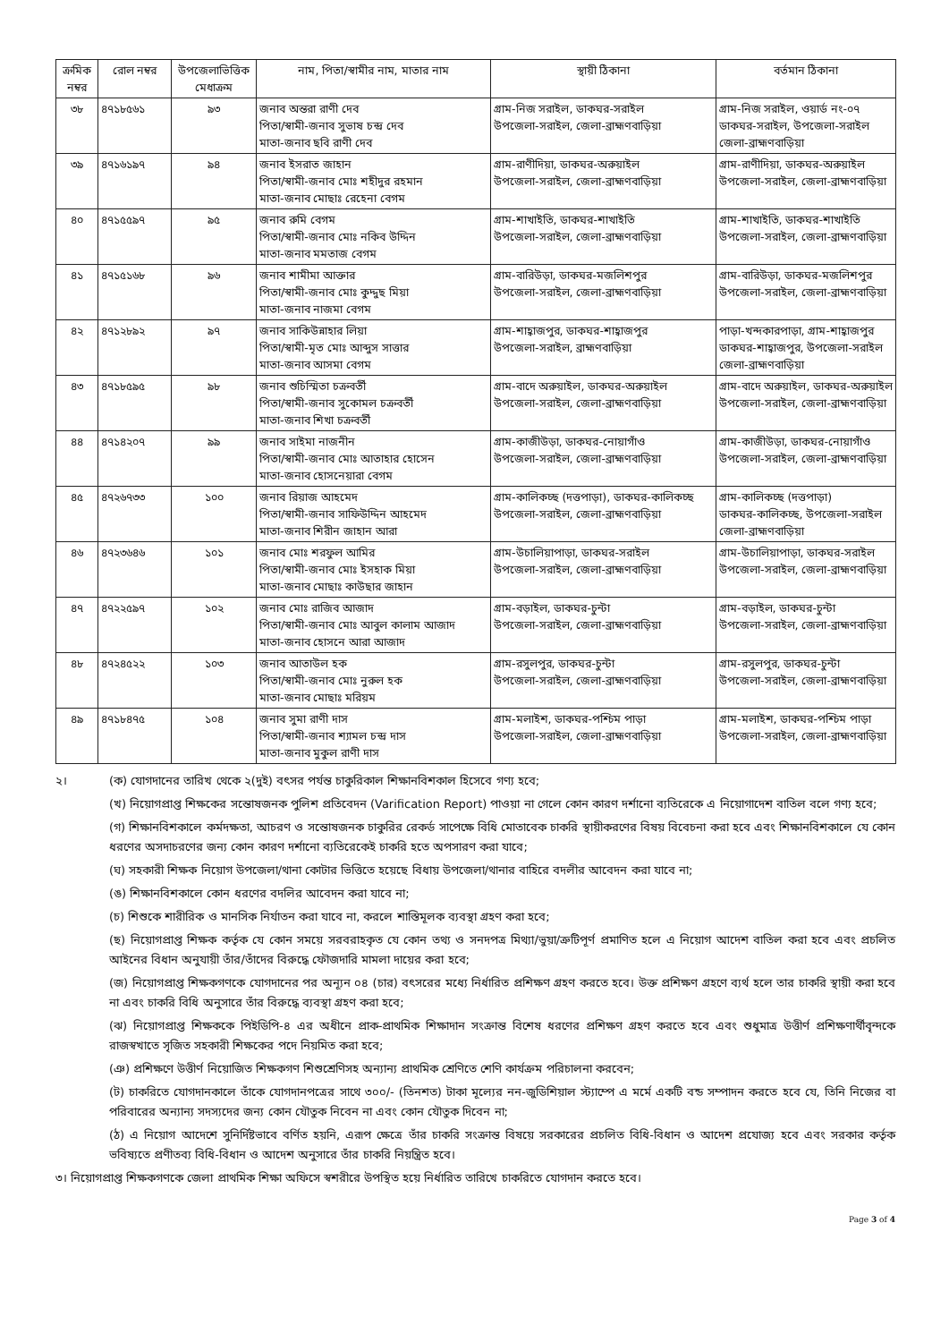| ক্রমিক নম্বর | রোল নম্বর | উপজেলাভিত্তিক মেধাক্রম | নাম, পিতা/স্বামীর নাম, মাতার নাম | স্থায়ী ঠিকানা | বর্তমান ঠিকানা |
| --- | --- | --- | --- | --- | --- |
| ৩৮ | ৪৭১৮৫৬১ | ৯৩ | জনাব অন্তরা রাণী দেব পিতা/স্বামী-জনাব সুভাষ চন্দ্র দেব মাতা-জনাব ছবি রাণী দেব | গ্রাম-নিজ সরাইল, ডাকঘর-সরাইল উপজেলা-সরাইল, জেলা-ব্রাহ্মণবাড়িয়া | গ্রাম-নিজ সরাইল, ওয়ার্ড নং-০৭ ডাকঘর-সরাইল, উপজেলা-সরাইল জেলা-ব্রাহ্মণবাড়িয়া |
| ৩৯ | ৪৭১৬১৯৭ | ৯৪ | জনাব ইসরাত জাহান পিতা/স্বামী-জনাব মোঃ শহীদুর রহমান মাতা-জনাব মোছাঃ রেহেনা বেগম | গ্রাম-রাণীদিয়া, ডাকঘর-অরুয়াইল উপজেলা-সরাইল, জেলা-ব্রাহ্মণবাড়িয়া | গ্রাম-রাণীদিয়া, ডাকঘর-অরুয়াইল উপজেলা-সরাইল, জেলা-ব্রাহ্মণবাড়িয়া |
| ৪০ | ৪৭১৫৫৯৭ | ৯৫ | জনাব রুমি বেগম পিতা/স্বামী-জনাব মোঃ নকিব উদ্দিন মাতা-জনাব মমতাজ বেগম | গ্রাম-শাখাইতি, ডাকঘর-শাখাইতি উপজেলা-সরাইল, জেলা-ব্রাহ্মণবাড়িয়া | গ্রাম-শাখাইতি, ডাকঘর-শাখাইতি উপজেলা-সরাইল, জেলা-ব্রাহ্মণবাড়িয়া |
| ৪১ | ৪৭১৫১৬৮ | ৯৬ | জনাব শামীমা আক্তার পিতা/স্বামী-জনাব মোঃ কুদ্দুছ মিয়া মাতা-জনাব নাজমা বেগম | গ্রাম-বারিউড়া, ডাকঘর-মজলিশপুর উপজেলা-সরাইল, জেলা-ব্রাহ্মণবাড়িয়া | গ্রাম-বারিউড়া, ডাকঘর-মজলিশপুর উপজেলা-সরাইল, জেলা-ব্রাহ্মণবাড়িয়া |
| ৪২ | ৪৭১২৮৯২ | ৯৭ | জনাব সাকিউন্নাহার লিয়া পিতা/স্বামী-মৃত মোঃ আব্দুস সাত্তার মাতা-জনাব আসমা বেগম | গ্রাম-শাহ্বাজপুর, ডাকঘর-শাহ্বাজপুর উপজেলা-সরাইল, ব্রাহ্মণবাড়িয়া | পাড়া-খন্দকারপাড়া, গ্রাম-শাহ্বাজপুর ডাকঘর-শাহ্বাজপুর, উপজেলা-সরাইল জেলা-ব্রাহ্মণবাড়িয়া |
| ৪৩ | ৪৭১৮৫৯৫ | ৯৮ | জনাব শুচিস্মিতা চক্রবর্তী পিতা/স্বামী-জনাব সুকোমল চক্রবর্তী মাতা-জনাব শিখা চক্রবর্তী | গ্রাম-বাদে অরুয়াইল, ডাকঘর-অরুয়াইল উপজেলা-সরাইল, জেলা-ব্রাহ্মণবাড়িয়া | গ্রাম-বাদে অরুয়াইল, ডাকঘর-অরুয়াইল উপজেলা-সরাইল, জেলা-ব্রাহ্মণবাড়িয়া |
| ৪৪ | ৪৭১৪২০৭ | ৯৯ | জনাব সাইমা নাজনীন পিতা/স্বামী-জনাব মোঃ আতাহার হোসেন মাতা-জনাব হোসনেয়ারা বেগম | গ্রাম-কাজীউড়া, ডাকঘর-নোয়াগাঁও উপজেলা-সরাইল, জেলা-ব্রাহ্মণবাড়িয়া | গ্রাম-কাজীউড়া, ডাকঘর-নোয়াগাঁও উপজেলা-সরাইল, জেলা-ব্রাহ্মণবাড়িয়া |
| ৪৫ | ৪৭২৬৭৩৩ | ১০০ | জনাব রিয়াজ আহমেদ পিতা/স্বামী-জনাব সাফিউদ্দিন আহমেদ মাতা-জনাব শিরীন জাহান আরা | গ্রাম-কালিকচ্ছ (দত্তপাড়া), ডাকঘর-কালিকচ্ছ উপজেলা-সরাইল, জেলা-ব্রাহ্মণবাড়িয়া | গ্রাম-কালিকচ্ছ (দত্তপাড়া) ডাকঘর-কালিকচ্ছ, উপজেলা-সরাইল জেলা-ব্রাহ্মণবাড়িয়া |
| ৪৬ | ৪৭২৩৬৪৬ | ১০১ | জনাব মোঃ শরফুল আমির পিতা/স্বামী-জনাব মোঃ ইসহাক মিয়া মাতা-জনাব মোছাঃ কাউছার জাহান | গ্রাম-উচালিয়াপাড়া, ডাকঘর-সরাইল উপজেলা-সরাইল, জেলা-ব্রাহ্মণবাড়িয়া | গ্রাম-উচালিয়াপাড়া, ডাকঘর-সরাইল উপজেলা-সরাইল, জেলা-ব্রাহ্মণবাড়িয়া |
| ৪৭ | ৪৭২২৫৯৭ | ১০২ | জনাব মোঃ রাজিব আজাদ পিতা/স্বামী-জনাব মোঃ আবুল কালাম আজাদ মাতা-জনাব হোসনে আরা আজাদ | গ্রাম-বড়াইল, ডাকঘর-চুন্টা উপজেলা-সরাইল, জেলা-ব্রাহ্মণবাড়িয়া | গ্রাম-বড়াইল, ডাকঘর-চুন্টা উপজেলা-সরাইল, জেলা-ব্রাহ্মণবাড়িয়া |
| ৪৮ | ৪৭২৪৫২২ | ১০৩ | জনাব আতাউল হক পিতা/স্বামী-জনাব মোঃ নুরুল হক মাতা-জনাব মোছাঃ মরিয়ম | গ্রাম-রসুলপুর, ডাকঘর-চুন্টা উপজেলা-সরাইল, জেলা-ব্রাহ্মণবাড়িয়া | গ্রাম-রসুলপুর, ডাকঘর-চুন্টা উপজেলা-সরাইল, জেলা-ব্রাহ্মণবাড়িয়া |
| ৪৯ | ৪৭১৮৪৭৫ | ১০৪ | জনাব সুমা রাণী দাস পিতা/স্বামী-জনাব শ্যামল চন্দ্র দাস মাতা-জনাব মুকুল রাণী দাস | গ্রাম-মলাইশ, ডাকঘর-পশ্চিম পাড়া উপজেলা-সরাইল, জেলা-ব্রাহ্মণবাড়িয়া | গ্রাম-মলাইশ, ডাকঘর-পশ্চিম পাড়া উপজেলা-সরাইল, জেলা-ব্রাহ্মণবাড়িয়া |
২। (ক) যোগদানের তারিখ থেকে ২(দুই) বৎসর পর্যন্ত চাকুরিকাল শিক্ষানবিশকাল হিসেবে গণ্য হবে;
(খ) নিয়োগপ্রাপ্ত শিক্ষকের সন্তোষজনক পুলিশ প্রতিবেদন (Varification Report) পাওয়া না গেলে কোন কারণ দর্শানো ব্যতিরেকে এ নিয়োগাদেশ বাতিল বলে গণ্য হবে;
(গ) শিক্ষানবিশকালে কর্মদক্ষতা, আচরণ ও সন্তোষজনক চাকুরির রেকর্ড সাপেক্ষে বিধি মোতাবেক চাকরি স্থায়ীকরণের বিষয় বিবেচনা করা হবে এবং শিক্ষানবিশকালে যে কোন ধরণের অসদাচরণের জন্য কোন কারণ দর্শানো ব্যতিরেকেই চাকরি হতে অপসারণ করা যাবে;
(ঘ) সহকারী শিক্ষক নিয়োগ উপজেলা/থানা কোটার ভিত্তিতে হয়েছে বিধায় উপজেলা/থানার বাহিরে বদলীর আবেদন করা যাবে না;
(ঙ) শিক্ষানবিশকালে কোন ধরণের বদলির আবেদন করা যাবে না;
(চ) শিশুকে শারীরিক ও মানসিক নির্যাতন করা যাবে না, করলে শাস্তিমূলক ব্যবস্থা গ্রহণ করা হবে;
(ছ) নিয়োগপ্রাপ্ত শিক্ষক কর্তৃক যে কোন সময়ে সরবরাহকৃত যে কোন তথ্য ও সনদপত্র মিথ্যা/ভুয়া/ত্রুটিপূর্ণ প্রমাণিত হলে এ নিয়োগ আদেশ বাতিল করা হবে এবং প্রচলিত আইনের বিধান অনুযায়ী তাঁর/তাঁদের বিরুদ্ধে ফৌজদারি মামলা দায়ের করা হবে;
(জ) নিয়োগপ্রাপ্ত শিক্ষকগণকে যোগদানের পর অন্যূন ০৪ (চার) বৎসরের মধ্যে নির্ধারিত প্রশিক্ষণ গ্রহণ করতে হবে। উক্ত প্রশিক্ষণ গ্রহণে ব্যর্থ হলে তার চাকরি স্থায়ী করা হবে না এবং চাকরি বিধি অনুসারে তাঁর বিরুদ্ধে ব্যবস্থা গ্রহণ করা হবে;
(ঝ) নিয়োগপ্রাপ্ত শিক্ষককে পিইডিপি-৪ এর অধীনে প্রাক-প্রাথমিক শিক্ষাদান সংক্রান্ত বিশেষ ধরণের প্রশিক্ষণ গ্রহণ করতে হবে এবং শুধুমাত্র উত্তীর্ণ প্রশিক্ষণার্থীবৃন্দকে রাজস্বখাতে সৃজিত সহকারী শিক্ষকের পদে নিয়মিত করা হবে;
(ঞ) প্রশিক্ষণে উত্তীর্ণ নিয়োজিত শিক্ষকগণ শিশুশ্রেণিসহ অন্যান্য প্রাথমিক শ্রেণিতে শেণি কার্যক্রম পরিচালনা করবেন;
(ট) চাকরিতে যোগদানকালে তাঁকে যোগদানপত্রের সাথে ৩০০/- (তিনশত) টাকা মূল্যের নন-জুডিশিয়াল স্ট্যাম্পে এ মর্মে একটি বন্ড সম্পাদন করতে হবে যে, তিনি নিজের বা পরিবারের অন্যান্য সদস্যদের জন্য কোন যৌতুক নিবেন না এবং কোন যৌতুক দিবেন না;
(ঠ) এ নিয়োগ আদেশে সুনির্দিষ্টভাবে বর্ণিত হয়নি, এরূপ ক্ষেত্রে তাঁর চাকরি সংক্রান্ত বিষয়ে সরকারের প্রচলিত বিধি-বিধান ও আদেশ প্রযোজ্য হবে এবং সরকার কর্তৃক ভবিষ্যতে প্রণীতব্য বিধি-বিধান ও আদেশ অনুসারে তাঁর চাকরি নিয়ন্ত্রিত হবে।
৩। নিয়োগপ্রাপ্ত শিক্ষকগণকে জেলা প্রাথমিক শিক্ষা অফিসে স্বশরীরে উপস্থিত হয়ে নির্ধারিত তারিখে চাকরিতে যোগদান করতে হবে।
Page 3 of 4